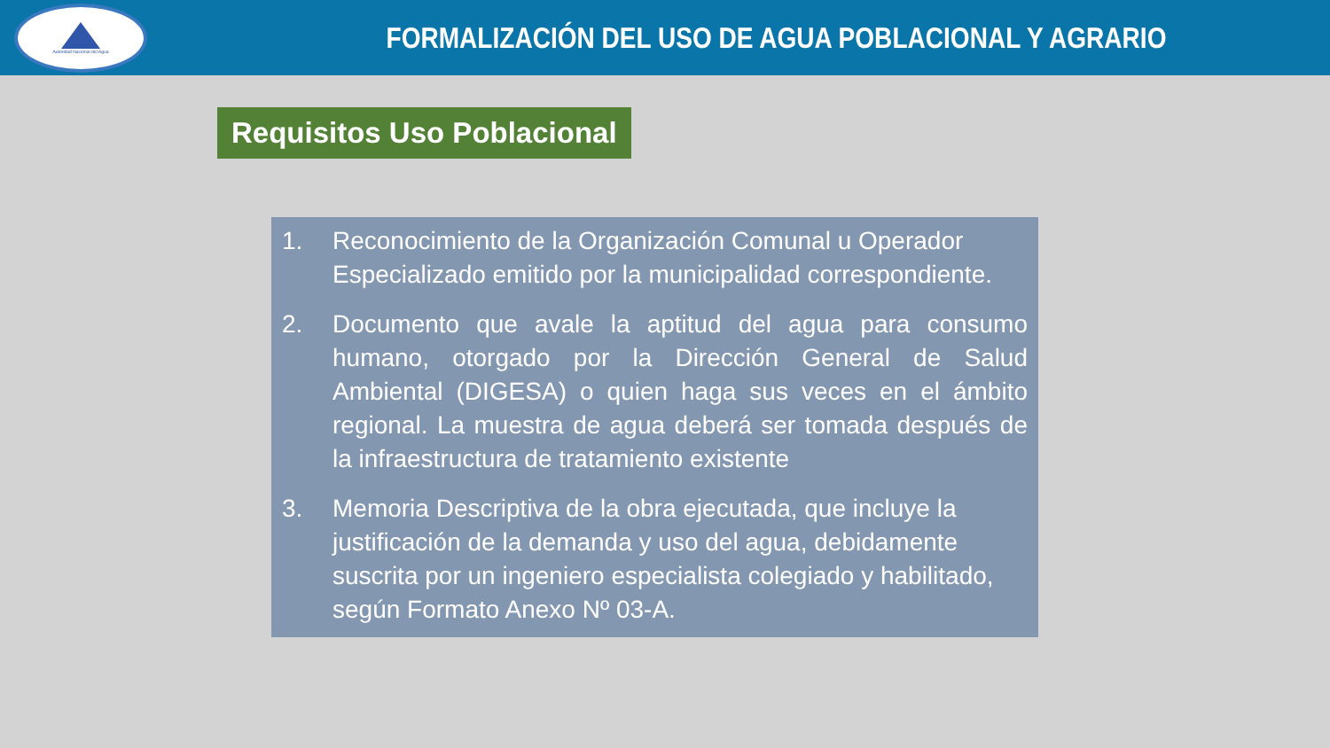Autoridad Nacional del Agua
FORMALIZACIÓN DEL USO DE AGUA POBLACIONAL Y AGRARIO
Requisitos Uso Poblacional
1. Reconocimiento de la Organización Comunal u Operador Especializado emitido por la municipalidad correspondiente.
2. Documento que avale la aptitud del agua para consumo humano, otorgado por la Dirección General de Salud Ambiental (DIGESA) o quien haga sus veces en el ámbito regional. La muestra de agua deberá ser tomada después de la infraestructura de tratamiento existente
3. Memoria Descriptiva de la obra ejecutada, que incluye la justificación de la demanda y uso del agua, debidamente suscrita por un ingeniero especialista colegiado y habilitado, según Formato Anexo Nº 03-A.